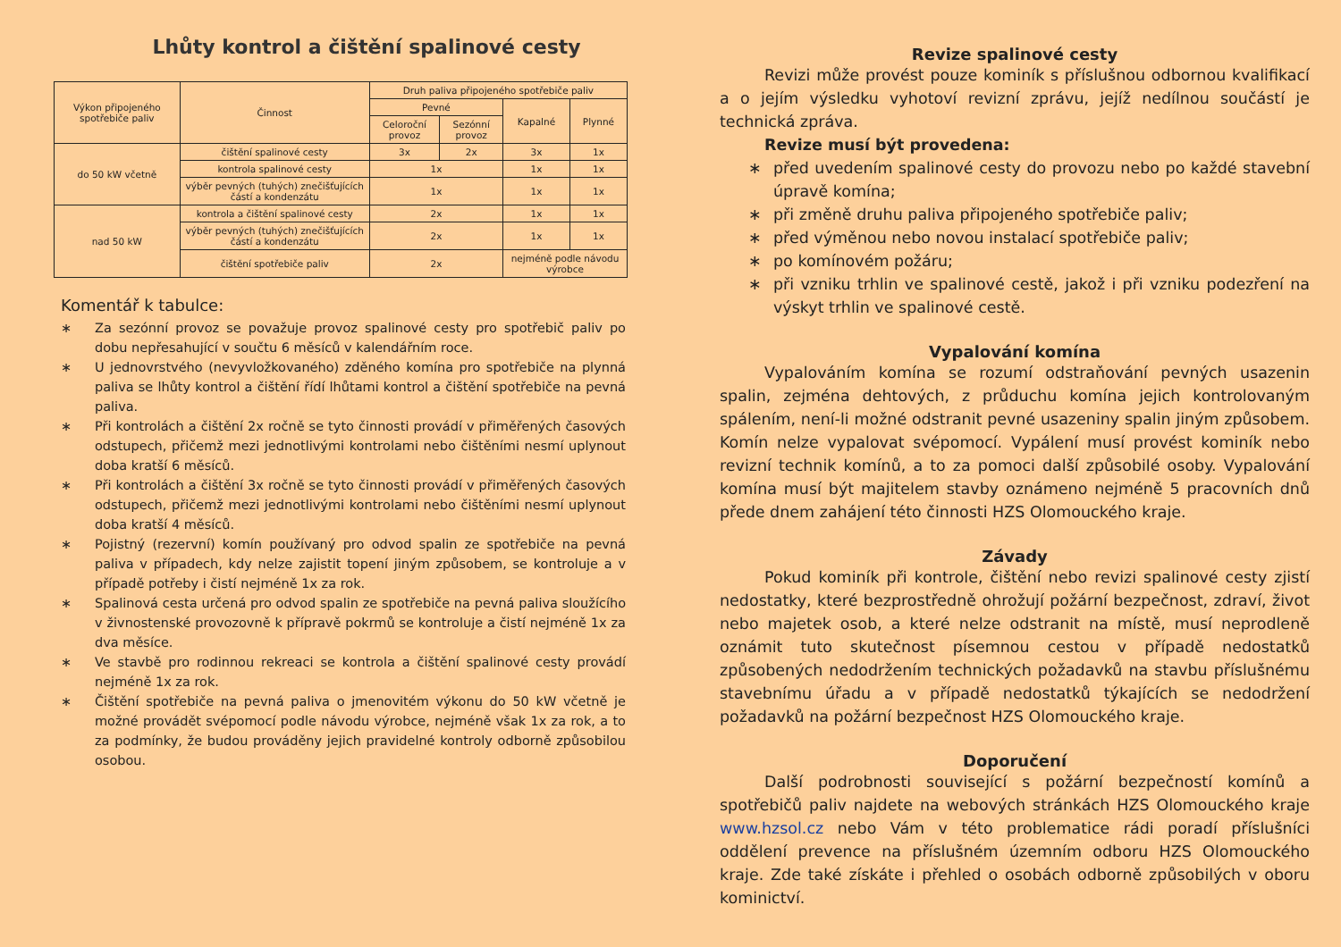Lhůty kontrol a čištění spalinové cesty
| Výkon připojeného spotřebiče paliv | Činnost | Druh paliva připojeného spotřebiče paliv | | | |
| --- | --- | --- | --- | --- | --- |
| | | Pevné | | Kapalné | Plynné |
| | | Celoroční provoz | Sezónní provoz | | |
| do 50 kW včetně | čištění spalinové cesty | 3x | 2x | 3x | 1x |
| | kontrola spalinové cesty | 1x | | 1x | 1x |
| | výběr pevných (tuhých) znečišťujících částí a kondenzátu | 1x | | 1x | 1x |
| nad 50 kW | kontrola a čištění spalinové cesty | 2x | | 1x | 1x |
| | výběr pevných (tuhých) znečišťujících částí a kondenzátu | 2x | | 1x | 1x |
| | čištění spotřebiče paliv | 2x | | nejméně podle návodu výrobce | |
Komentář k tabulce:
∗ Za sezónní provoz se považuje provoz spalinové cesty pro spotřebič paliv po dobu nepřesahující v součtu 6 měsíců v kalendářním roce.
∗ U jednovrstvého (nevyvložkovaného) zděného komína pro spotřebiče na plynná paliva se lhůty kontrol a čištění řídí lhůtami kontrol a čištění spotřebiče na pevná paliva.
∗ Při kontrolách a čištění 2x ročně se tyto činnosti provádí v přiměřených časových odstupech, přičemž mezi jednotlivými kontrolami nebo čištěními nesmí uplynout doba kratší 6 měsíců.
∗ Při kontrolách a čištění 3x ročně se tyto činnosti provádí v přiměřených časových odstupech, přičemž mezi jednotlivými kontrolami nebo čištěními nesmí uplynout doba kratší 4 měsíců.
∗ Pojistný (rezervní) komín používaný pro odvod spalin ze spotřebiče na pevná paliva v případech, kdy nelze zajistit topení jiným způsobem, se kontroluje a v případě potřeby i čistí nejméně 1x za rok.
∗ Spalinová cesta určená pro odvod spalin ze spotřebiče na pevná paliva sloužícího v živnostenské provozovně k přípravě pokrmů se kontroluje a čistí nejméně 1x za dva měsíce.
∗ Ve stavbě pro rodinnou rekreaci se kontrola a čištění spalinové cesty provádí nejméně 1x za rok.
∗ Čištění spotřebiče na pevná paliva o jmenovitém výkonu do 50 kW včetně je možné provádět svépomocí podle návodu výrobce, nejméně však 1x za rok, a to za podmínky, že budou prováděny jejich pravidelné kontroly odborně způsobilou osobou.
Revize spalinové cesty
Revizi může provést pouze kominík s příslušnou odbornou kvalifikací a o jejím výsledku vyhotoví revizní zprávu, jejíž nedílnou součástí je technická zpráva.
Revize musí být provedena:
∗ před uvedením spalinové cesty do provozu nebo po každé stavební úpravě komína;
∗ při změně druhu paliva připojeného spotřebiče paliv;
∗ před výměnou nebo novou instalací spotřebiče paliv;
∗ po komínovém požáru;
∗ při vzniku trhlin ve spalinové cestě, jakož i při vzniku podezření na výskyt trhlin ve spalinové cestě.
Vypalování komína
Vypalováním komína se rozumí odstraňování pevných usazenin spalin, zejména dehtových, z průduchu komína jejich kontrolovaným spálením, není-li možné odstranit pevné usazeniny spalin jiným způsobem. Komín nelze vypalovat svépomocí. Vypálení musí provést kominík nebo revizní technik komínů, a to za pomoci další způsobilé osoby. Vypalování komína musí být majitelem stavby oznámeno nejméně 5 pracovních dnů přede dnem zahájení této činnosti HZS Olomouckého kraje.
Závady
Pokud kominík při kontrole, čištění nebo revizi spalinové cesty zjistí nedostatky, které bezprostředně ohrožují požární bezpečnost, zdraví, život nebo majetek osob, a které nelze odstranit na místě, musí neprodleně oznámit tuto skutečnost písemnou cestou v případě nedostatků způsobených nedodržením technických požadavků na stavbu příslušnému stavebnímu úřadu a v případě nedostatků týkajících se nedodržení požadavků na požární bezpečnost HZS Olomouckého kraje.
Doporučení
Další podrobnosti související s požární bezpečností komínů a spotřebičů paliv najdete na webových stránkách HZS Olomouckého kraje www.hzsol.cz nebo Vám v této problematice rádi poradí příslušníci oddělení prevence na příslušném územním odboru HZS Olomouckého kraje. Zde také získáte i přehled o osobách odborně způsobilých v oboru kominictví.